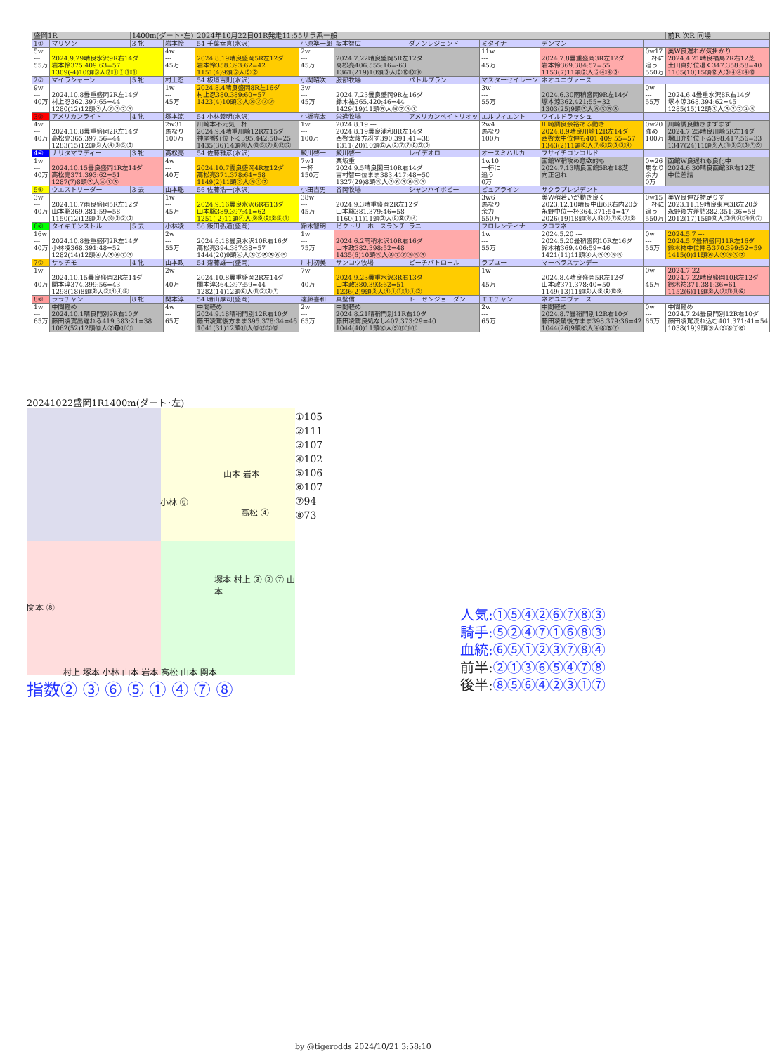| 盛岡1R | | 1400m(ダート･左) | | 2024年10月22日01R発走11:55サラ系一般 | | | | | | | | 前R 次R 同場 |
| 1① | マリソン | 3 牝 | 岩本怜 | 54 千葉幸喜(水沢) | 小原準一郎 | 坂本智広 | ダノンレジェンド | ミタイナ | デンマン | | | |
| 5w --- 55万 | 2024.9.29晴良水沢9R右14ダ 岩本怜375.409:63=57 1309(-4)10頭⑤人⑦①①①① | | 4w --- 45万 | 2024.8.19晴良盛岡5R左12ダ 岩本怜358.393:62=42 1151(4)9頭⑤人⑤② | 2w --- 45万 | 2024.7.22晴良盛岡5R左12ダ 高松亮406.555:16=-63 1361(219)10頭③人⑥⑩⑩⑩ | | 11w --- 45万 | 2024.7.8曇重盛岡3R左12ダ 岩本怜369.384:57=55 1153(7)11頭②人⑤④④③ | 0w17 一杯に 追う 550万 | 美W良遅れが気掛かり 2024.4.21晴良福島7R右12芝 土田真好位退く347.358:58=40 1105(10)15頭⑫人③④④④⑩ | |
| 2② | マイラシャーン | 5 牝 | 村上忍 | 54 板垣吉則(水沢) | 小関昭次 | 服部牧場 | パトルプラン | マスターセイレーン | ネオユニヴァース | | | |
| 9w --- 40万 | 2024.10.8曇重盛岡2R左14ダ 村上忍362.397:65=44 1280(12)12頭②人⑦②②⑤ | | 1w --- 45万 | 2024.8.4晴良盛岡8R左16ダ 村上忍380.389:60=57 1423(4)10頭③人⑧②②② | 3w --- 45万 | 2024.7.23曇良盛岡9R左16ダ 鈴木祐365.420:46=44 1429(19)11頭⑥人⑩②⑤⑦ | | 3w --- 55万 | 2024.6.30雨稍盛岡9R左14ダ 塚本涼362.421:55=32 1303(25)9頭③人⑥③⑥⑧ | 0w --- 55万 | 2024.6.4曇重水沢8R右14ダ 塚本涼368.394:62=45 1285(15)12頭③人③②②④⑤ | |
| 3③ | アメリカンライト | 4 牝 | 塚本涼 | 54 小林義明(水沢) | 小橋亮太 | 栄進牧場 | アメリカンペイトリオッ | エルヴィエント | ワイルドラッシュ | | | |
| 4w --- 40万 | 2024.10.8曇重盛岡2R左14ダ 高松亮365.397:56=44 1283(15)12頭⑤人④③⑤⑧ | | 2w31 馬なり 100万 | 川崎本不元気一杯 2024.9.4晴重川崎12R左15ダ 神尾香好位下る395.442:50=25 1435(36)14頭⑩人⑩⑤⑦⑧⑫⑫ | 1w --- 100万 | 2024.8.19 --- 2024.8.19曇良浦和8R左14ダ 西啓太後方冴ず390.391:41=38 1311(20)10頭⑥人②⑦⑦⑧⑨⑨ | | 2w4 馬なり 100万 | 川崎調良余裕ある動き 2024.8.9晴良川崎12R左14ダ 西啓太中位伸も401.409:55=57 1343(2)11頭⑥人⑦⑥⑥③③④ | 0w20 強め 100万 | 川崎調良動きまずまず 2024.7.25晴良川崎5R左14ダ 増田充好位下る398.417:56=33 1347(24)11頭⑨人⑪③③③⑦⑨ | |
| 4④ | ナリタマフディー | 3 牝 | 高松亮 | 54 佐藤雅彦(水沢) | 鮫川啓一 | 鮫川啓一 | レイデオロ | オースミハルカ | フサイチコンコルド | | | |
| 1w --- 40万 | 2024.10.15曇良盛岡1R左14ダ 高松亮371.393:62=51 1287(7)8頭③人④①③ | | 4w --- 40万 | 2024.10.7雲良盛岡4R左12ダ 高松亮371.378:64=58 1149(2)11頭②人⑤①② | 7w1 一杯 150万 | 栗坂重 2024.9.5晴良園田10R右14ダ 吉村智中位まま383.417:48=50 1327(29)8頭⑤人②⑥⑥⑥⑤⑤ | | 1w10 一杯に 追う 0万 | 函館W稍攻め意欲的も 2024.7.13晴良函館5R右18芝 向正包れ | 0w26 馬なり 余力 0万 | 函館W良遅れも良化中 2024.6.30晴良函館3R右12芝 中位差詰 | |
| 5⑤ | ウエストリーダー | 3 去 | 山本聡 | 56 佐藤浩一(水沢) | 小田吉男 | 谷岡牧場 | シャンハイボビー | ピュアライン | サクラプレジデント | | | |
| 3w --- 40万 | 2024.10.7雨良盛岡5R左12ダ 山本聡369.381:59=58 1150(12)12頭③人⑩③③② | | 1w --- 45万 | 2024.9.16曇良水沢6R右13ダ 山本聡389.397:41=62 1251(-2)11頭④人⑨⑨⑨⑧⑤① | 38w --- 45万 | 2024.9.3晴重盛岡2R左12ダ 山本聡381.379:46=58 1160(11)11頭②人⑤⑧⑦④ | | 3w6 馬なり 余力 550万 | 美W稍若いが動き良く 2023.12.10晴良中山6R右内20芝 永野中位一杯364.371:54=47 2026(19)18頭⑩人⑱⑦⑦⑥⑦⑧ | 0w15 一杯に 追う 550万 | 美W良伸び物足りず 2023.11.19晴良東京3R左20芝 永野後方差詰382.351:36=58 2012(17)15頭⑬人⑫⑭⑭⑭⑭⑦ | |
| 6⑥ | タイキモンストル | 5 去 | 小林凌 | 56 飯田弘道(盛岡) | 鈴木智明 | ビクトリーホースランチ | ラニ | フロレンティナ | クロフネ | | | |
| 16w --- 40万 | 2024.10.8曇重盛岡2R左14ダ 小林凌368.391:48=52 1282(14)12頭④人⑧⑥⑦⑥ | | 2w --- 55万 | 2024.6.18曇良水沢10R右16ダ 高松亮394.387:38=57 1444(20)9頭④人③⑦⑧⑧⑥⑤ | 1w --- 75万 | 2024.6.2雨稍水沢10R右16ダ 山本政382.398:52=48 1435(6)10頭⑤人⑧⑦⑦⑤⑤⑥ | | 1w --- 55万 | 2024.5.20 --- 2024.5.20曇稍盛岡10R左16ダ 鈴木祐369.406:59=46 1421(11)11頭④人⑨③⑤⑤ | 0w --- 55万 | 2024.5.7 --- 2024.5.7曇稍盛岡11R左16ダ 鈴木祐中位伸る370.399:52=59 1415(0)11頭⑥人③⑤③② | |
| 7⑦ | サッチモ | 4 牝 | 山本政 | 54 齋藤雄一(盛岡) | 川村初美 | サンコウ牧場 | ビーチパトロール | ラブユー | マーベラスサンデー | | | |
| 1w --- 40万 | 2024.10.15曇良盛岡2R左14ダ 関本淳374.399:56=43 1298(18)8頭③人③④④⑤ | | 2w --- 40万 | 2024.10.8曇重盛岡2R左14ダ 関本淳364.397:59=44 1282(14)12頭⑥人⑪③③⑦ | 7w --- 40万 | 2024.9.23曇重水沢3R右13ダ 山本政380.393:62=51 1236(2)9頭②人④①①①①② | | 1w --- 45万 | 2024.8.4晴良盛岡5R左12ダ 山本政371.378:40=50 1149(13)11頭⑨人⑧⑧⑩⑨ | 0w --- 45万 | 2024.7.22 --- 2024.7.22晴良盛岡10R左12ダ 鈴木祐371.381:36=61 1152(6)11頭⑧人⑦⑪⑪⑥ | |
| 8⑧ | ララチャン | 8 牝 | 関本淳 | 54 晴山厚司(盛岡) | 遠藤喜和 | 真壁信一 | トーセンジョーダン | モモチャン | ネオユニヴァース | | | |
| 1w --- 65万 | 中間軽め 2024.10.1晴良門別9R右10ダ 藤田凌駕出遅れる419.383:21=38 1062(52)12頭⑩人②⓫⑪⑪ | | 4w --- 65万 | 中間軽め 2024.9.18晴稍門別12R右10ダ 藤田凌駕後方まま395.378:34=46 1041(31)12頭⑪人⑩⑫⑫⑩ | 2w --- 65万 | 中間軽め 2024.8.21晴稍門別11R右10ダ 藤田凌駕良処なし407.373:29=40 1044(40)11頭⑩人⑨⑪⑪⑪ | | 2w --- 65万 | 中間軽め 2024.8.7曇稍門別12R右10ダ 藤田凌駕後方まま398.379:36=42 1044(26)9頭⑥人④⑧⑧⑦ | 0w --- 65万 | 中間軽め 2024.7.24曇良門別12R右10ダ 藤田凌駕流れ込む401.371:41=54 1038(19)9頭⑨人⑥⑧⑦⑥ | |
20241022盛岡1R1400m(ダート･左)
山本 岩本
小林 ⑥
高松 ④
塚本 村上 ③ ② ⑦ 山本
関本 ⑧
村上 塚本 小林 山本 岩本 高松 山本 関本
①105
②111
③107
④102
⑤106
⑥107
⑦94
⑧73
指数② ③ ⑥ ⑤ ① ④ ⑦ ⑧
人気:①⑤④②⑥⑦⑧③
騎手:⑤②④⑦①⑥⑧③
血統:⑥⑤①②③⑦⑧④
前半: ②①③⑥⑤④⑦⑧
後半: ⑧⑤⑥④②③①⑦
by @tigerodds 2024/10/21 3:58:10